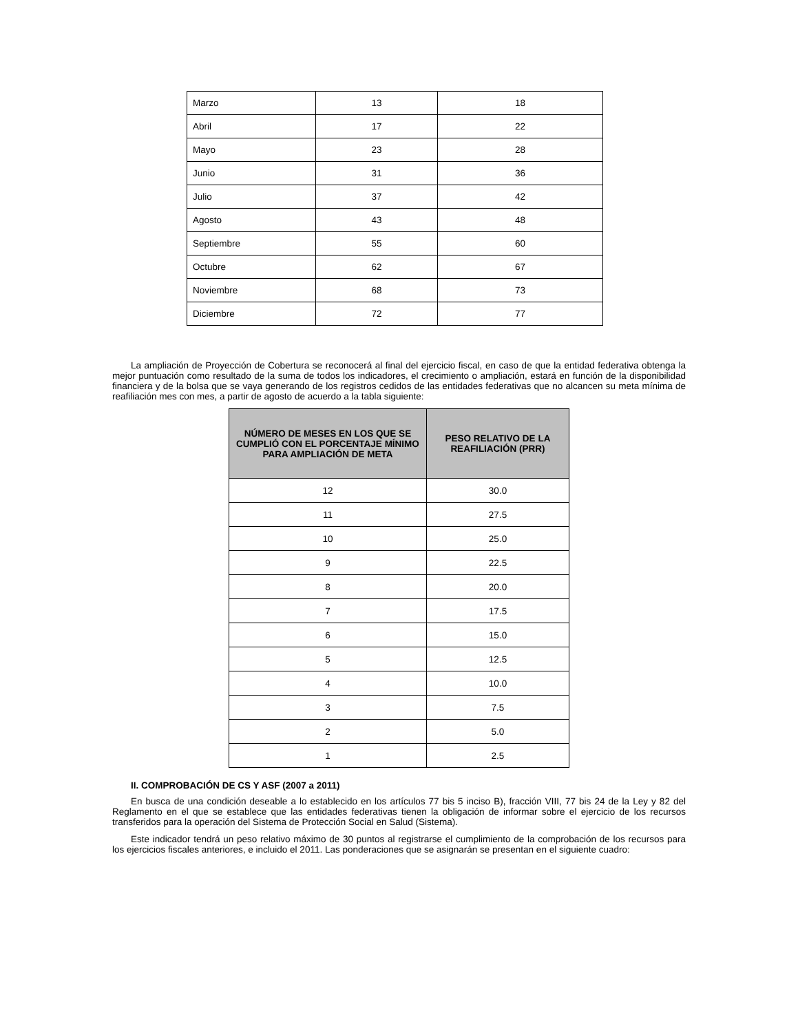| Marzo | 13 | 18 |
| Abril | 17 | 22 |
| Mayo | 23 | 28 |
| Junio | 31 | 36 |
| Julio | 37 | 42 |
| Agosto | 43 | 48 |
| Septiembre | 55 | 60 |
| Octubre | 62 | 67 |
| Noviembre | 68 | 73 |
| Diciembre | 72 | 77 |
La ampliación de Proyección de Cobertura se reconocerá al final del ejercicio fiscal, en caso de que la entidad federativa obtenga la mejor puntuación como resultado de la suma de todos los indicadores, el crecimiento o ampliación, estará en función de la disponibilidad financiera y de la bolsa que se vaya generando de los registros cedidos de las entidades federativas que no alcancen su meta mínima de reafiliación mes con mes, a partir de agosto de acuerdo a la tabla siguiente:
| NÚMERO DE MESES EN LOS QUE SE CUMPLIÓ CON EL PORCENTAJE MÍNIMO PARA AMPLIACIÓN DE META | PESO RELATIVO DE LA REAFILIACIÓN (PRR) |
| --- | --- |
| 12 | 30.0 |
| 11 | 27.5 |
| 10 | 25.0 |
| 9 | 22.5 |
| 8 | 20.0 |
| 7 | 17.5 |
| 6 | 15.0 |
| 5 | 12.5 |
| 4 | 10.0 |
| 3 | 7.5 |
| 2 | 5.0 |
| 1 | 2.5 |
II. COMPROBACIÓN DE CS Y ASF (2007 a 2011)
En busca de una condición deseable a lo establecido en los artículos 77 bis 5 inciso B), fracción VIII, 77 bis 24 de la Ley y 82 del Reglamento en el que se establece que las entidades federativas tienen la obligación de informar sobre el ejercicio de los recursos transferidos para la operación del Sistema de Protección Social en Salud (Sistema).
Este indicador tendrá un peso relativo máximo de 30 puntos al registrarse el cumplimiento de la comprobación de los recursos para los ejercicios fiscales anteriores, e incluido el 2011. Las ponderaciones que se asignarán se presentan en el siguiente cuadro: